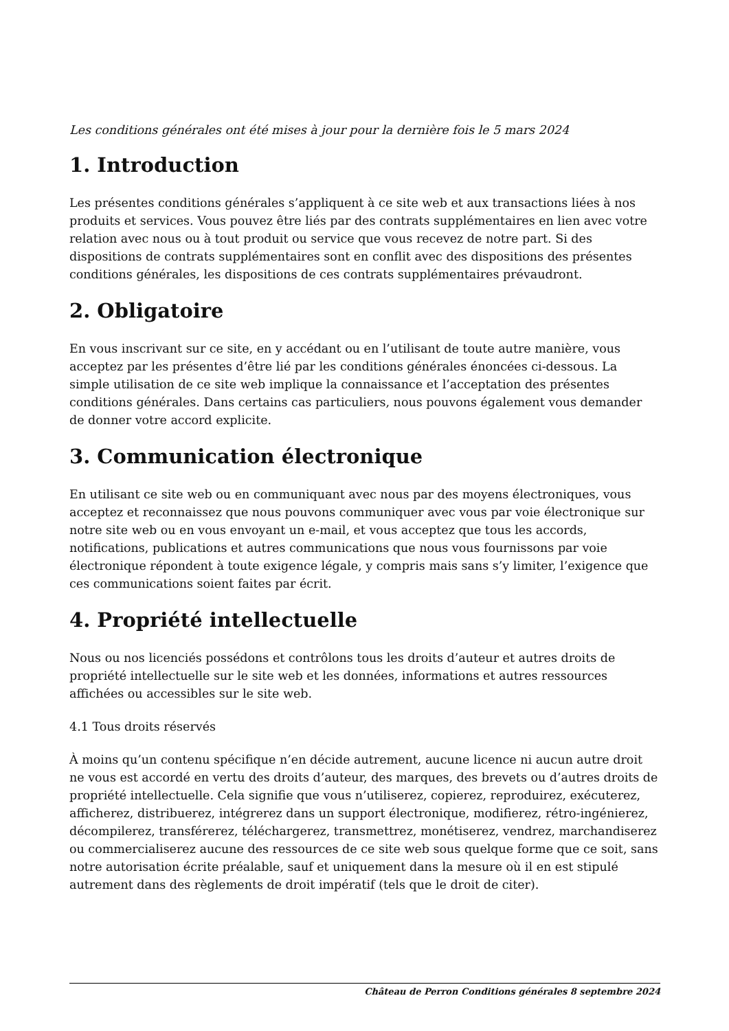Les conditions générales ont été mises à jour pour la dernière fois le 5 mars 2024
1. Introduction
Les présentes conditions générales s’appliquent à ce site web et aux transactions liées à nos produits et services. Vous pouvez être liés par des contrats supplémentaires en lien avec votre relation avec nous ou à tout produit ou service que vous recevez de notre part. Si des dispositions de contrats supplémentaires sont en conflit avec des dispositions des présentes conditions générales, les dispositions de ces contrats supplémentaires prévaudront.
2. Obligatoire
En vous inscrivant sur ce site, en y accédant ou en l’utilisant de toute autre manière, vous acceptez par les présentes d’être lié par les conditions générales énoncées ci-dessous. La simple utilisation de ce site web implique la connaissance et l’acceptation des présentes conditions générales. Dans certains cas particuliers, nous pouvons également vous demander de donner votre accord explicite.
3. Communication électronique
En utilisant ce site web ou en communiquant avec nous par des moyens électroniques, vous acceptez et reconnaissez que nous pouvons communiquer avec vous par voie électronique sur notre site web ou en vous envoyant un e-mail, et vous acceptez que tous les accords, notifications, publications et autres communications que nous vous fournissons par voie électronique répondent à toute exigence légale, y compris mais sans s’y limiter, l’exigence que ces communications soient faites par écrit.
4. Propriété intellectuelle
Nous ou nos licenciés possédons et contrôlons tous les droits d’auteur et autres droits de propriété intellectuelle sur le site web et les données, informations et autres ressources affichées ou accessibles sur le site web.
4.1 Tous droits réservés
À moins qu’un contenu spécifique n’en décide autrement, aucune licence ni aucun autre droit ne vous est accordé en vertu des droits d’auteur, des marques, des brevets ou d’autres droits de propriété intellectuelle. Cela signifie que vous n’utiliserez, copierez, reproduirez, exécuterez, afficherez, distribuerez, intégrerez dans un support électronique, modifierez, rétro-ingénierez, décompilerez, transférerez, téléchargerez, transmettrez, monétiserez, vendrez, marchandiserez ou commercialiserez aucune des ressources de ce site web sous quelque forme que ce soit, sans notre autorisation écrite préalable, sauf et uniquement dans la mesure où il en est stipulé autrement dans des règlements de droit impératif (tels que le droit de citer).
Château de Perron Conditions générales 8 septembre 2024